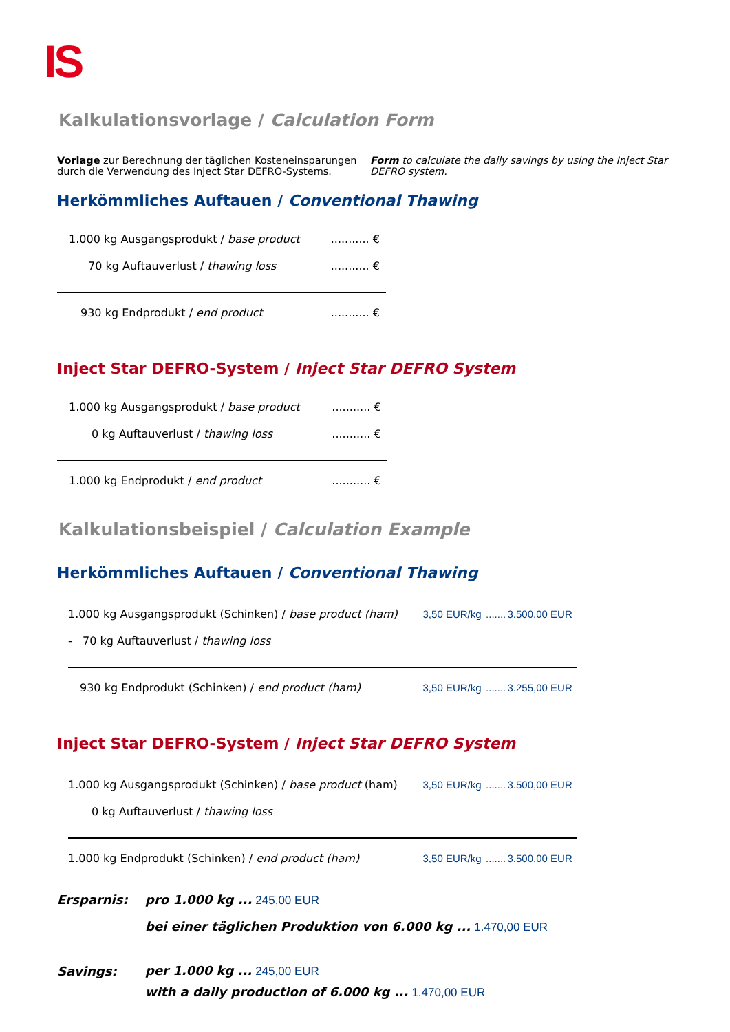IS
Kalkulationsvorlage / Calculation Form
Vorlage zur Berechnung der täglichen Kosteneinsparungen durch die Verwendung des Inject Star DEFRO-Systems.
Form to calculate the daily savings by using the Inject Star DEFRO system.
Herkömmliches Auftauen / Conventional Thawing
| 1.000 kg Ausgangsprodukt / base product | ........... € |
| 70 kg Auftauverlust / thawing loss | ........... € |
| 930 kg Endprodukt / end product | ........... € |
Inject Star DEFRO-System / Inject Star DEFRO System
| 1.000 kg Ausgangsprodukt / base product | ........... € |
| 0 kg Auftauverlust / thawing loss | ........... € |
| 1.000 kg Endprodukt / end product | ........... € |
Kalkulationsbeispiel / Calculation Example
Herkömmliches Auftauen / Conventional Thawing
| 1.000 kg Ausgangsprodukt (Schinken) / base product (ham) | 3,50 EUR/kg | ....... | 3.500,00 EUR |
| - 70 kg Auftauverlust / thawing loss | | | |
| 930 kg Endprodukt (Schinken) / end product (ham) | 3,50 EUR/kg | ....... | 3.255,00 EUR |
Inject Star DEFRO-System / Inject Star DEFRO System
| 1.000 kg Ausgangsprodukt (Schinken) / base product (ham) | 3,50 EUR/kg | ....... | 3.500,00 EUR |
| 0 kg Auftauverlust / thawing loss | | | |
| 1.000 kg Endprodukt (Schinken) / end product (ham) | 3,50 EUR/kg | ....... | 3.500,00 EUR |
| Ersparnis: | pro 1.000 kg ... 245,00 EUR |
| | bei einer täglichen Produktion von 6.000 kg ... 1.470,00 EUR |
| Savings: | per 1.000 kg ... 245,00 EUR |
| | with a daily production of 6.000 kg ... 1.470,00 EUR |